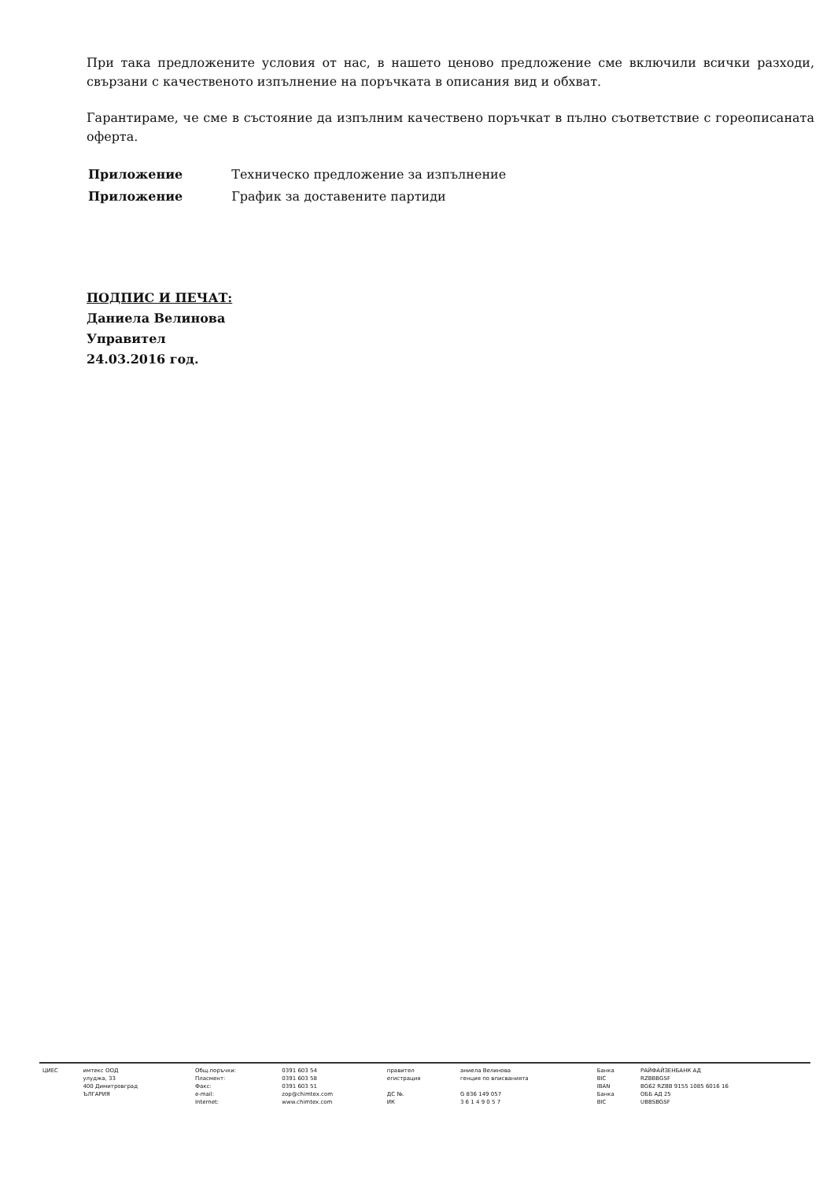При така предложените условия от нас, в нашето ценово предложение сме включили всички разходи, свързани с качественото изпълнение на поръчката в описания вид и обхват.
Гарантираме, че сме в състояние да изпълним качествено поръчкат в пълно съответствие с гореописаната оферта.
| Приложение | Техническо предложение за изпълнение |
| Приложение | График за доставените партиди |
ПОДПИС И ПЕЧАТ:
Даниела Велинова
Управител
24.03.2016 год.
| ЦИЕС | имтекс ООД улуджа, 33 400 Димитровград ЪЛГАРИЯ | Общ.поръчки: Пласмент: Факс: e-mail: Internet: | 0391 603 54 0391 603 58 0391 603 51 zop@chimtex.com www.chimtex.com | правител егистрация ДС №. ИК | аниела Велинова генция по вписванията G 836 149 057 3 6 1 4 9 0 5 7 | Банка BIC IBAN Банка BIC | РАЙФАЙЗЕНБАНК АД RZBBBGSF BG62 RZBB 9155 1085 6016 16 ОББ АД 25 UBBSBGSF |